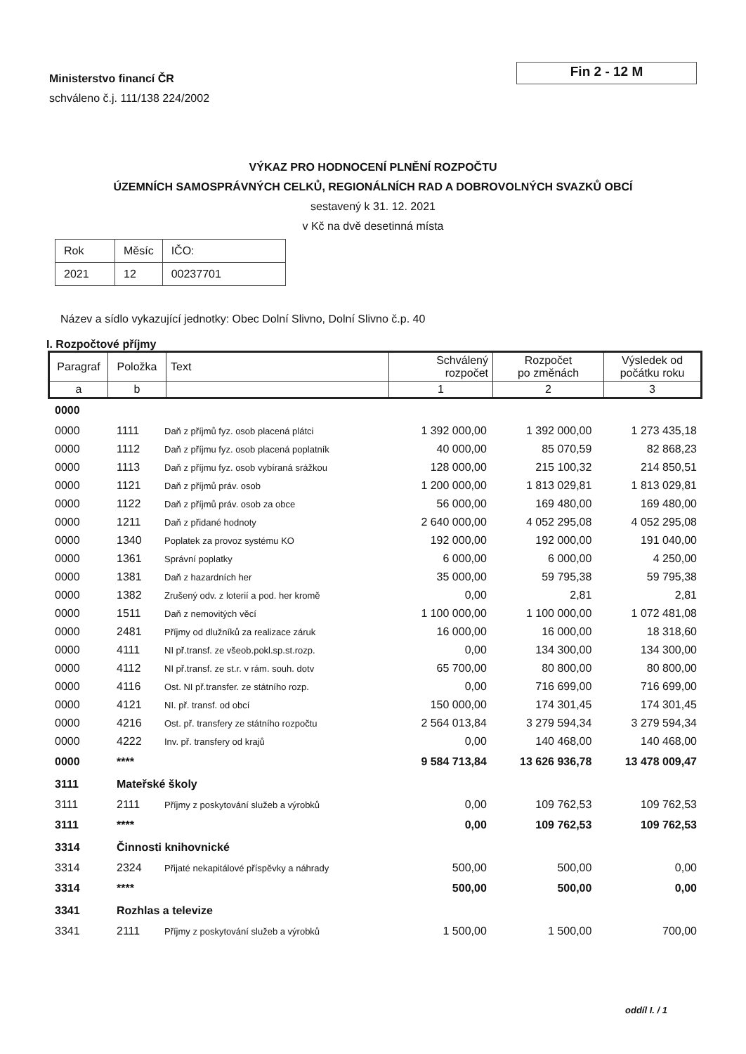Ministerstvo financí ČR
schváleno č.j. 111/138 224/2002
Fin 2 - 12 M
VÝKAZ PRO HODNOCENÍ PLNĚNÍ ROZPOČTU
ÚZEMNÍCH SAMOSPRÁVNÝCH CELKŮ, REGIONÁLNÍCH RAD A DOBROVOLNÝCH SVAZKŮ OBCÍ
sestavený k 31. 12. 2021
v Kč na dvě desetinná místa
| Rok | Měsíc | IČO: |
| 2021 | 12 | 00237701 |
Název a sídlo vykazující jednotky: Obec Dolní Slivno, Dolní Slivno č.p. 40
I. Rozpočtové příjmy
| Paragraf | Položka | Text | Schválený rozpočet | Rozpočet po změnách | Výsledek od počátku roku |
| --- | --- | --- | --- | --- | --- |
| a | b | | 1 | 2 | 3 |
| 0000 | | | | | |
| 0000 | 1111 | Daň z příjmů fyz. osob placená plátci | 1 392 000,00 | 1 392 000,00 | 1 273 435,18 |
| 0000 | 1112 | Daň z příjmu fyz. osob placená poplatník | 40 000,00 | 85 070,59 | 82 868,23 |
| 0000 | 1113 | Daň z příjmu fyz. osob vybíraná srážkou | 128 000,00 | 215 100,32 | 214 850,51 |
| 0000 | 1121 | Daň z příjmů práv. osob | 1 200 000,00 | 1 813 029,81 | 1 813 029,81 |
| 0000 | 1122 | Daň z příjmů práv. osob za obce | 56 000,00 | 169 480,00 | 169 480,00 |
| 0000 | 1211 | Daň z přidané hodnoty | 2 640 000,00 | 4 052 295,08 | 4 052 295,08 |
| 0000 | 1340 | Poplatek za provoz systému KO | 192 000,00 | 192 000,00 | 191 040,00 |
| 0000 | 1361 | Správní poplatky | 6 000,00 | 6 000,00 | 4 250,00 |
| 0000 | 1381 | Daň z hazardních her | 35 000,00 | 59 795,38 | 59 795,38 |
| 0000 | 1382 | Zrušený odv. z loterií a pod. her kromě | 0,00 | 2,81 | 2,81 |
| 0000 | 1511 | Daň z nemovitých věcí | 1 100 000,00 | 1 100 000,00 | 1 072 481,08 |
| 0000 | 2481 | Příjmy od dlužníků za realizace záruk | 16 000,00 | 16 000,00 | 18 318,60 |
| 0000 | 4111 | NI př.transf. ze všeob.pokl.sp.st.rozp. | 0,00 | 134 300,00 | 134 300,00 |
| 0000 | 4112 | NI př.transf. ze st.r. v rám. souh. dotv | 65 700,00 | 80 800,00 | 80 800,00 |
| 0000 | 4116 | Ost. NI př.transfer. ze státního rozp. | 0,00 | 716 699,00 | 716 699,00 |
| 0000 | 4121 | NI. př. transf. od obcí | 150 000,00 | 174 301,45 | 174 301,45 |
| 0000 | 4216 | Ost. př. transfery ze státního rozpočtu | 2 564 013,84 | 3 279 594,34 | 3 279 594,34 |
| 0000 | 4222 | Inv. př. transfery od krajů | 0,00 | 140 468,00 | 140 468,00 |
| 0000 | **** | | 9 584 713,84 | 13 626 936,78 | 13 478 009,47 |
| 3111 | Mateřské školy | | | | |
| 3111 | 2111 | Příjmy z poskytování služeb a výrobků | 0,00 | 109 762,53 | 109 762,53 |
| 3111 | **** | | 0,00 | 109 762,53 | 109 762,53 |
| 3314 | Činnosti knihovnické | | | | |
| 3314 | 2324 | Přijaté nekapitálové příspěvky a náhrady | 500,00 | 500,00 | 0,00 |
| 3314 | **** | | 500,00 | 500,00 | 0,00 |
| 3341 | Rozhlas a televize | | | | |
| 3341 | 2111 | Příjmy z poskytování služeb a výrobků | 1 500,00 | 1 500,00 | 700,00 |
oddíl I. / 1